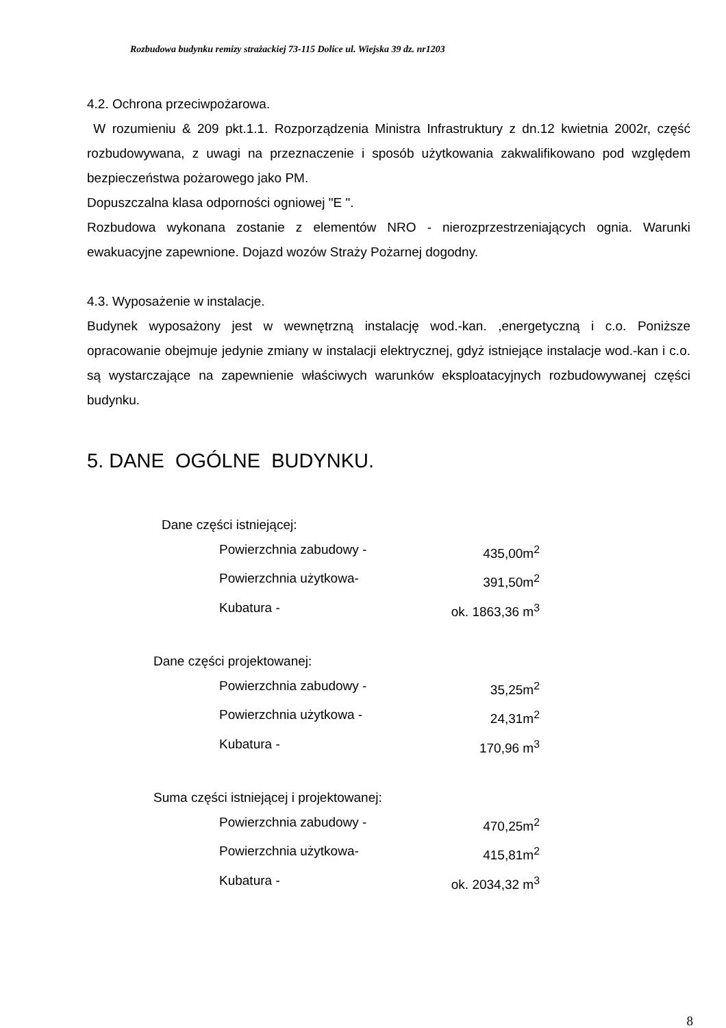Rozbudowa budynku remizy strażackiej 73-115 Dolice ul. Wiejska 39 dz. nr1203
4.2. Ochrona przeciwpożarowa.
W rozumieniu & 209 pkt.1.1. Rozporządzenia Ministra Infrastruktury z dn.12 kwietnia 2002r, część rozbudowywana, z uwagi na przeznaczenie i sposób użytkowania zakwalifikowano pod względem bezpieczeństwa pożarowego jako PM.
Dopuszczalna klasa odporności ogniowej "E ".
Rozbudowa wykonana zostanie z elementów NRO - nierozprzestrzeniających ognia. Warunki ewakuacyjne zapewnione. Dojazd wozów Straży Pożarnej dogodny.
4.3. Wyposażenie w instalacje.
Budynek wyposażony jest w wewnętrzną instalację wod.-kan. ,energetyczną i c.o. Poniższe opracowanie obejmuje jedynie zmiany w instalacji elektrycznej, gdyż istniejące instalacje wod.-kan i c.o. są wystarczające na zapewnienie właściwych warunków eksploatacyjnych rozbudowywanej części budynku.
5. DANE OGÓLNE BUDYNKU.
Dane części istniejącej:
Powierzchnia zabudowy - 435,00m<sup>2</sup>
Powierzchnia użytkowa- 391,50m<sup>2</sup>
Kubatura - ok. 1863,36 m<sup>3</sup>
Dane części projektowanej:
Powierzchnia zabudowy - 35,25m<sup>2</sup>
Powierzchnia użytkowa - 24,31m<sup>2</sup>
Kubatura - 170,96 m<sup>3</sup>
Suma części istniejącej i projektowanej:
Powierzchnia zabudowy - 470,25m<sup>2</sup>
Powierzchnia użytkowa- 415,81m<sup>2</sup>
Kubatura - ok. 2034,32 m<sup>3</sup>
8